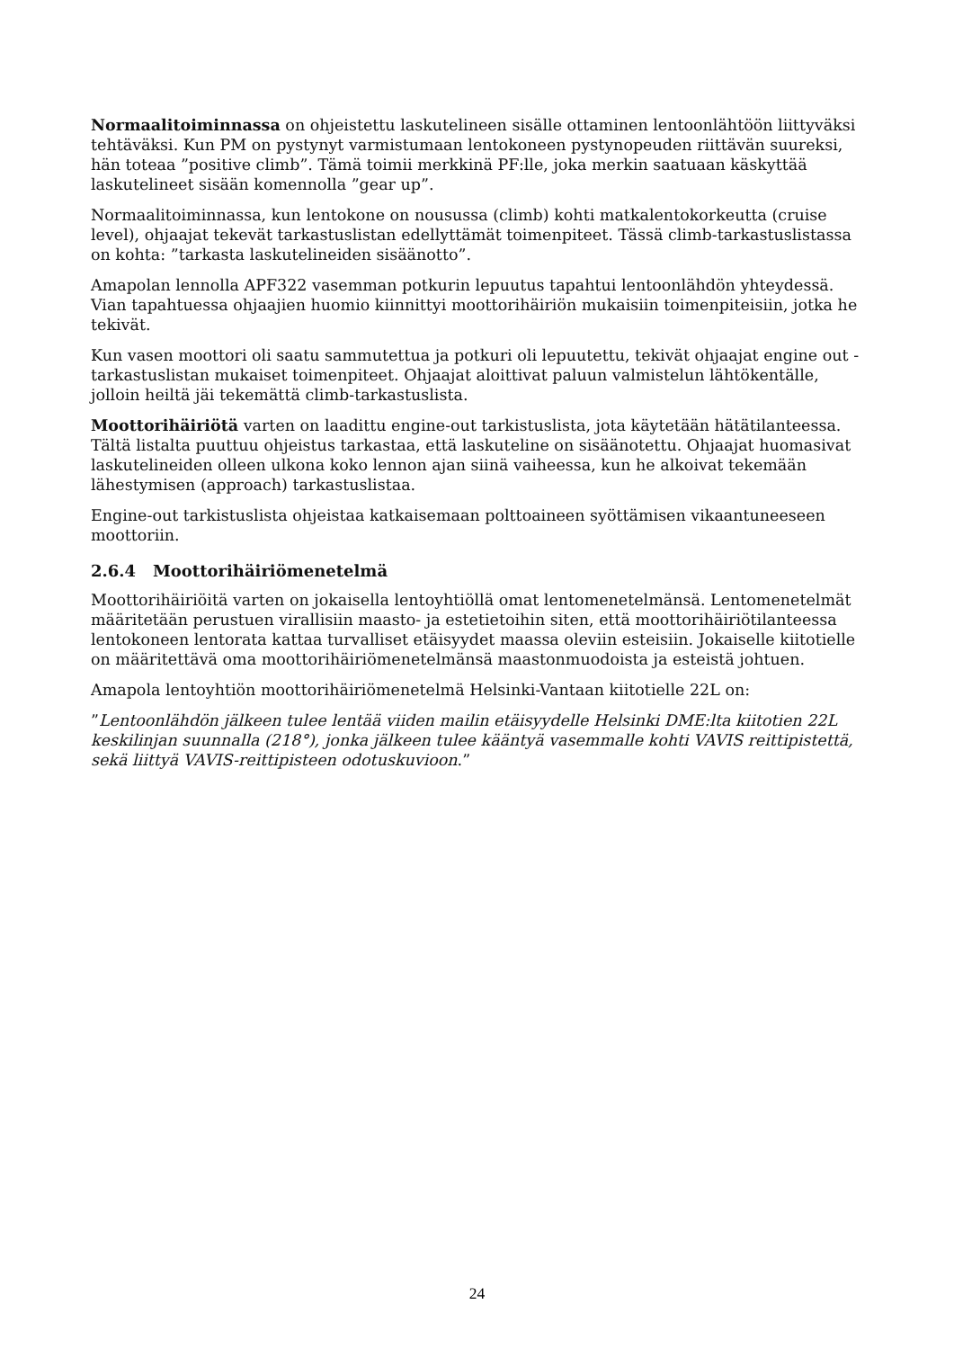Normaalitoiminnassa on ohjeistettu laskutelineen sisälle ottaminen lentoonlähtöön liittyväksi tehtäväksi. Kun PM on pystynyt varmistumaan lentokoneen pystynopeuden riittävän suureksi, hän toteaa ”positive climb”. Tämä toimii merkkinä PF:lle, joka merkin saatuaan käskyttää laskutelineet sisään komennolla ”gear up”.
Normaalitoiminnassa, kun lentokone on nousussa (climb) kohti matkalentokorkeutta (cruise level), ohjaajat tekevät tarkastuslistan edellyttämät toimenpiteet. Tässä climb-tarkastuslistassa on kohta: ”tarkasta laskutelineiden sisäänotto”.
Amapolan lennolla APF322 vasemman potkurin lepuutus tapahtui lentoonlähdön yhteydessä. Vian tapahtuessa ohjaajien huomio kiinnittyi moottorihäiriön mukaisiin toimenpiteisiin, jotka he tekivät.
Kun vasen moottori oli saatu sammutettua ja potkuri oli lepuutettu, tekivät ohjaajat engine out -tarkastuslistan mukaiset toimenpiteet. Ohjaajat aloittivat paluun valmistelun lähtökentälle, jolloin heiltä jäi tekemättä climb-tarkastuslista.
Moottorihäiriötä varten on laadittu engine-out tarkistuslista, jota käytetään hätätilanteessa. Tältä listalta puuttuu ohjeistus tarkastaa, että laskuteline on sisäänotettu. Ohjaajat huomasivat laskutelineiden olleen ulkona koko lennon ajan siinä vaiheessa, kun he alkoivat tekemään lähestymisen (approach) tarkastuslistaa.
Engine-out tarkistuslista ohjeistaa katkaisemaan polttoaineen syöttämisen vikaantuneeseen moottoriin.
2.6.4 Moottorihäiriömenetelmä
Moottorihäiriöitä varten on jokaisella lentoyhtiöllä omat lentomenetelmänsä. Lentomenetelmät määritetään perustuen virallisiin maasto- ja estetietoihin siten, että moottorihäiriötilanteessa lentokoneen lentorata kattaa turvalliset etäisyydet maassa oleviin esteisiin. Jokaiselle kiitotielle on määritettävä oma moottorihäiriömenetelmänsä maastonmuodoista ja esteistä johtuen.
Amapola lentoyhtiön moottorihäiriömenetelmä Helsinki-Vantaan kiitotielle 22L on:
”Lentoonlähdön jälkeen tulee lentää viiden mailin etäisyydelle Helsinki DME:lta kiitotien 22L keskilinjan suunnalla (218°), jonka jälkeen tulee kääntyä vasemmalle kohti VAVIS reittipistettä, sekä liittyä VAVIS-reittipisteen odotuskuvioon.”
24